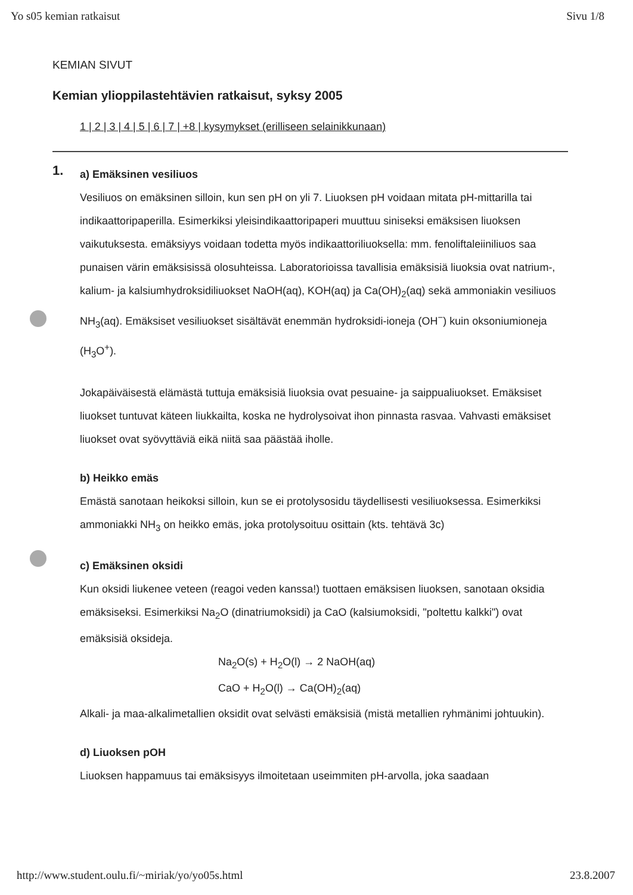Yo s05 kemian ratkaisut Sivu 1/8
KEMIAN SIVUT
Kemian ylioppilastehtävien ratkaisut, syksy 2005
1 | 2 | 3 | 4 | 5 | 6 | 7 | +8 | kysymykset (erilliseen selainikkunaan)
1.
a) Emäksinen vesiliuos
Vesiliuos on emäksinen silloin, kun sen pH on yli 7. Liuoksen pH voidaan mitata pH-mittarilla tai indikaattoripaperilla. Esimerkiksi yleisindikaattoripaperi muuttuu siniseksi emäksisen liuoksen vaikutuksesta. emäksiyys voidaan todetta myös indikaattoriliuoksella: mm. fenoliftaleiiniliuos saa punaisen värin emäksisissä olosuhteissa. Laboratorioissa tavallisia emäksisiä liuoksia ovat natrium-, kalium- ja kalsiumhydroksidiliuokset NaOH(aq), KOH(aq) ja Ca(OH)<sub>2</sub>(aq) sekä ammoniakin vesiliuos NH<sub>3</sub>(aq). Emäksiset vesiliuokset sisältävät enemmän hydroksidi-ioneja (OH<sup>−</sup>) kuin oksoniumioneja (H<sub>3</sub>O<sup>+</sup>).
Jokapäiväisestä elämästä tuttuja emäksisiä liuoksia ovat pesuaine- ja saippualiuokset. Emäksiset liuokset tuntuvat käteen liukkailta, koska ne hydrolysoivat ihon pinnasta rasvaa. Vahvasti emäksiset liuokset ovat syövyttäviä eikä niitä saa päästää iholle.
b) Heikko emäs
Emästä sanotaan heikoksi silloin, kun se ei protolysosidu täydellisesti vesiliuoksessa. Esimerkiksi ammoniakki NH<sub>3</sub> on heikko emäs, joka protolysoituu osittain (kts. tehtävä 3c)
c) Emäksinen oksidi
Kun oksidi liukenee veteen (reagoi veden kanssa!) tuottaen emäksisen liuoksen, sanotaan oksidia emäksiseksi. Esimerkiksi Na<sub>2</sub>O (dinatriumoksidi) ja CaO (kalsiumoksidi, "poltettu kalkki") ovat emäksisiä oksideja.
Na<sub>2</sub>O(s) + H<sub>2</sub>O(l) → 2 NaOH(aq)
CaO + H<sub>2</sub>O(l) → Ca(OH)<sub>2</sub>(aq)
Alkali- ja maa-alkalimetallien oksidit ovat selvästi emäksisiä (mistä metallien ryhmänimi johtuukin).
d) Liuoksen pOH
Liuoksen happamuus tai emäksisyys ilmoitetaan useimmiten pH-arvolla, joka saadaan
http://www.student.oulu.fi/~miriak/yo/yo05s.html 23.8.2007